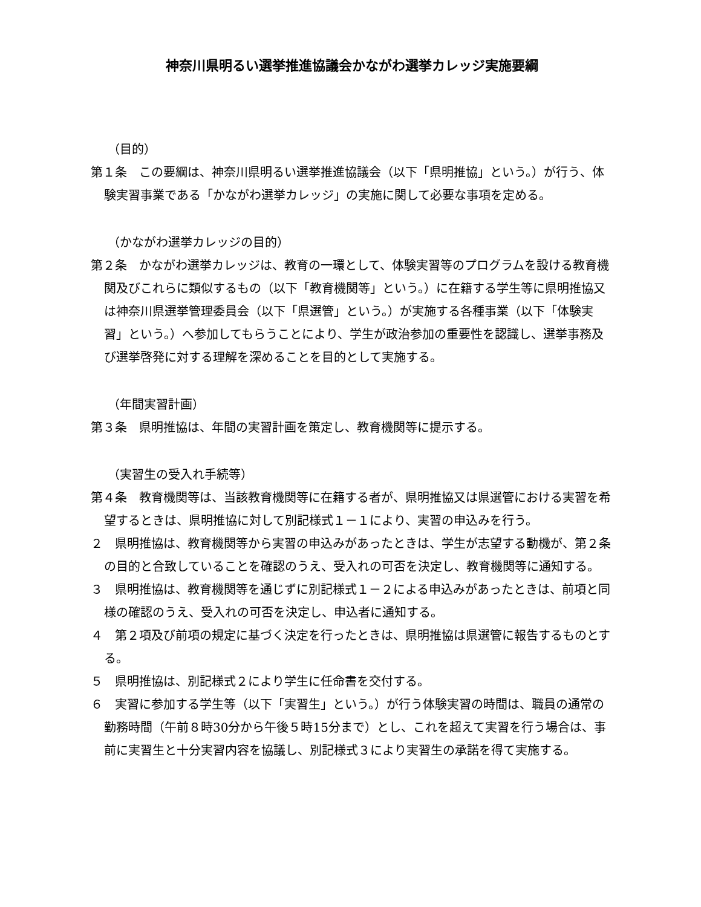神奈川県明るい選挙推進協議会かながわ選挙カレッジ実施要綱
（目的）
第１条　この要綱は、神奈川県明るい選挙推進協議会（以下「県明推協」という。）が行う、体験実習事業である「かながわ選挙カレッジ」の実施に関して必要な事項を定める。
（かながわ選挙カレッジの目的）
第２条　かながわ選挙カレッジは、教育の一環として、体験実習等のプログラムを設ける教育機関及びこれらに類似するもの（以下「教育機関等」という。）に在籍する学生等に県明推協又は神奈川県選挙管理委員会（以下「県選管」という。）が実施する各種事業（以下「体験実習」という。）へ参加してもらうことにより、学生が政治参加の重要性を認識し、選挙事務及び選挙啓発に対する理解を深めることを目的として実施する。
（年間実習計画）
第３条　県明推協は、年間の実習計画を策定し、教育機関等に提示する。
（実習生の受入れ手続等）
第４条　教育機関等は、当該教育機関等に在籍する者が、県明推協又は県選管における実習を希望するときは、県明推協に対して別記様式１－１により、実習の申込みを行う。
２　県明推協は、教育機関等から実習の申込みがあったときは、学生が志望する動機が、第２条の目的と合致していることを確認のうえ、受入れの可否を決定し、教育機関等に通知する。
３　県明推協は、教育機関等を通じずに別記様式１－２による申込みがあったときは、前項と同様の確認のうえ、受入れの可否を決定し、申込者に通知する。
４　第２項及び前項の規定に基づく決定を行ったときは、県明推協は県選管に報告するものとする。
５　県明推協は、別記様式２により学生に任命書を交付する。
６　実習に参加する学生等（以下「実習生」という。）が行う体験実習の時間は、職員の通常の勤務時間（午前８時30分から午後５時15分まで）とし、これを超えて実習を行う場合は、事前に実習生と十分実習内容を協議し、別記様式３により実習生の承諾を得て実施する。